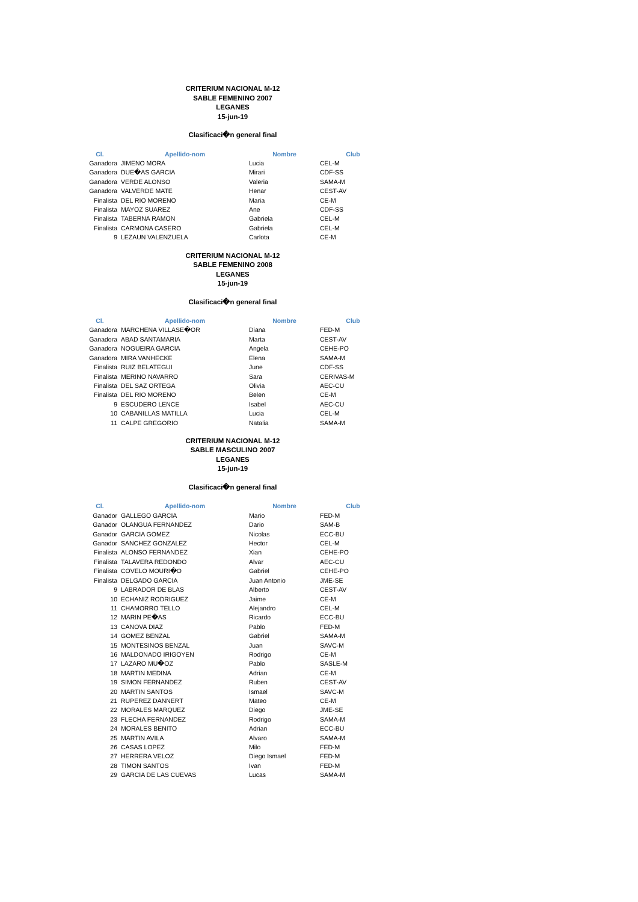CRITERIUM NACIONAL M-12
SABLE FEMENINO 2007
LEGANES
15-jun-19
Clasificaci�n general final
| Cl. | Apellido-nom | Nombre | Club |
| --- | --- | --- | --- |
| Ganadora | JIMENO MORA | Lucia | CEL-M |
| Ganadora | DUE�AS GARCIA | Mirari | CDF-SS |
| Ganadora | VERDE ALONSO | Valeria | SAMA-M |
| Ganadora | VALVERDE MATE | Henar | CEST-AV |
| Finalista | DEL RIO MORENO | Maria | CE-M |
| Finalista | MAYOZ SUAREZ | Ane | CDF-SS |
| Finalista | TABERNA RAMON | Gabriela | CEL-M |
| Finalista | CARMONA CASERO | Gabriela | CEL-M |
| 9 | LEZAUN VALENZUELA | Carlota | CE-M |
CRITERIUM NACIONAL M-12
SABLE FEMENINO 2008
LEGANES
15-jun-19
Clasificaci�n general final
| Cl. | Apellido-nom | Nombre | Club |
| --- | --- | --- | --- |
| Ganadora | MARCHENA VILLASE�OR | Diana | FED-M |
| Ganadora | ABAD SANTAMARIA | Marta | CEST-AV |
| Ganadora | NOGUEIRA GARCIA | Angela | CEHE-PO |
| Ganadora | MIRA VANHECKE | Elena | SAMA-M |
| Finalista | RUIZ BELATEGUI | June | CDF-SS |
| Finalista | MERINO NAVARRO | Sara | CERIVAS-M |
| Finalista | DEL SAZ ORTEGA | Olivia | AEC-CU |
| Finalista | DEL RIO MORENO | Belen | CE-M |
| 9 | ESCUDERO LENCE | Isabel | AEC-CU |
| 10 | CABANILLAS MATILLA | Lucia | CEL-M |
| 11 | CALPE GREGORIO | Natalia | SAMA-M |
CRITERIUM NACIONAL M-12
SABLE MASCULINO 2007
LEGANES
15-jun-19
Clasificaci�n general final
| Cl. | Apellido-nom | Nombre | Club |
| --- | --- | --- | --- |
| Ganador | GALLEGO GARCIA | Mario | FED-M |
| Ganador | OLANGUA FERNANDEZ | Dario | SAM-B |
| Ganador | GARCIA GOMEZ | Nicolas | ECC-BU |
| Ganador | SANCHEZ GONZALEZ | Hector | CEL-M |
| Finalista | ALONSO FERNANDEZ | Xian | CEHE-PO |
| Finalista | TALAVERA REDONDO | Alvar | AEC-CU |
| Finalista | COVELO MOURI�O | Gabriel | CEHE-PO |
| Finalista | DELGADO GARCIA | Juan Antonio | JME-SE |
| 9 | LABRADOR DE BLAS | Alberto | CEST-AV |
| 10 | ECHANIZ RODRIGUEZ | Jaime | CE-M |
| 11 | CHAMORRO TELLO | Alejandro | CEL-M |
| 12 | MARIN PE�AS | Ricardo | ECC-BU |
| 13 | CANOVA DIAZ | Pablo | FED-M |
| 14 | GOMEZ BENZAL | Gabriel | SAMA-M |
| 15 | MONTESINOS BENZAL | Juan | SAVC-M |
| 16 | MALDONADO IRIGOYEN | Rodrigo | CE-M |
| 17 | LAZARO MU�OZ | Pablo | SASLE-M |
| 18 | MARTIN MEDINA | Adrian | CE-M |
| 19 | SIMON FERNANDEZ | Ruben | CEST-AV |
| 20 | MARTIN SANTOS | Ismael | SAVC-M |
| 21 | RUPEREZ DANNERT | Mateo | CE-M |
| 22 | MORALES MARQUEZ | Diego | JME-SE |
| 23 | FLECHA FERNANDEZ | Rodrigo | SAMA-M |
| 24 | MORALES BENITO | Adrian | ECC-BU |
| 25 | MARTIN AVILA | Alvaro | SAMA-M |
| 26 | CASAS LOPEZ | Milo | FED-M |
| 27 | HERRERA VELOZ | Diego Ismael | FED-M |
| 28 | TIMON SANTOS | Ivan | FED-M |
| 29 | GARCIA DE LAS CUEVAS | Lucas | SAMA-M |